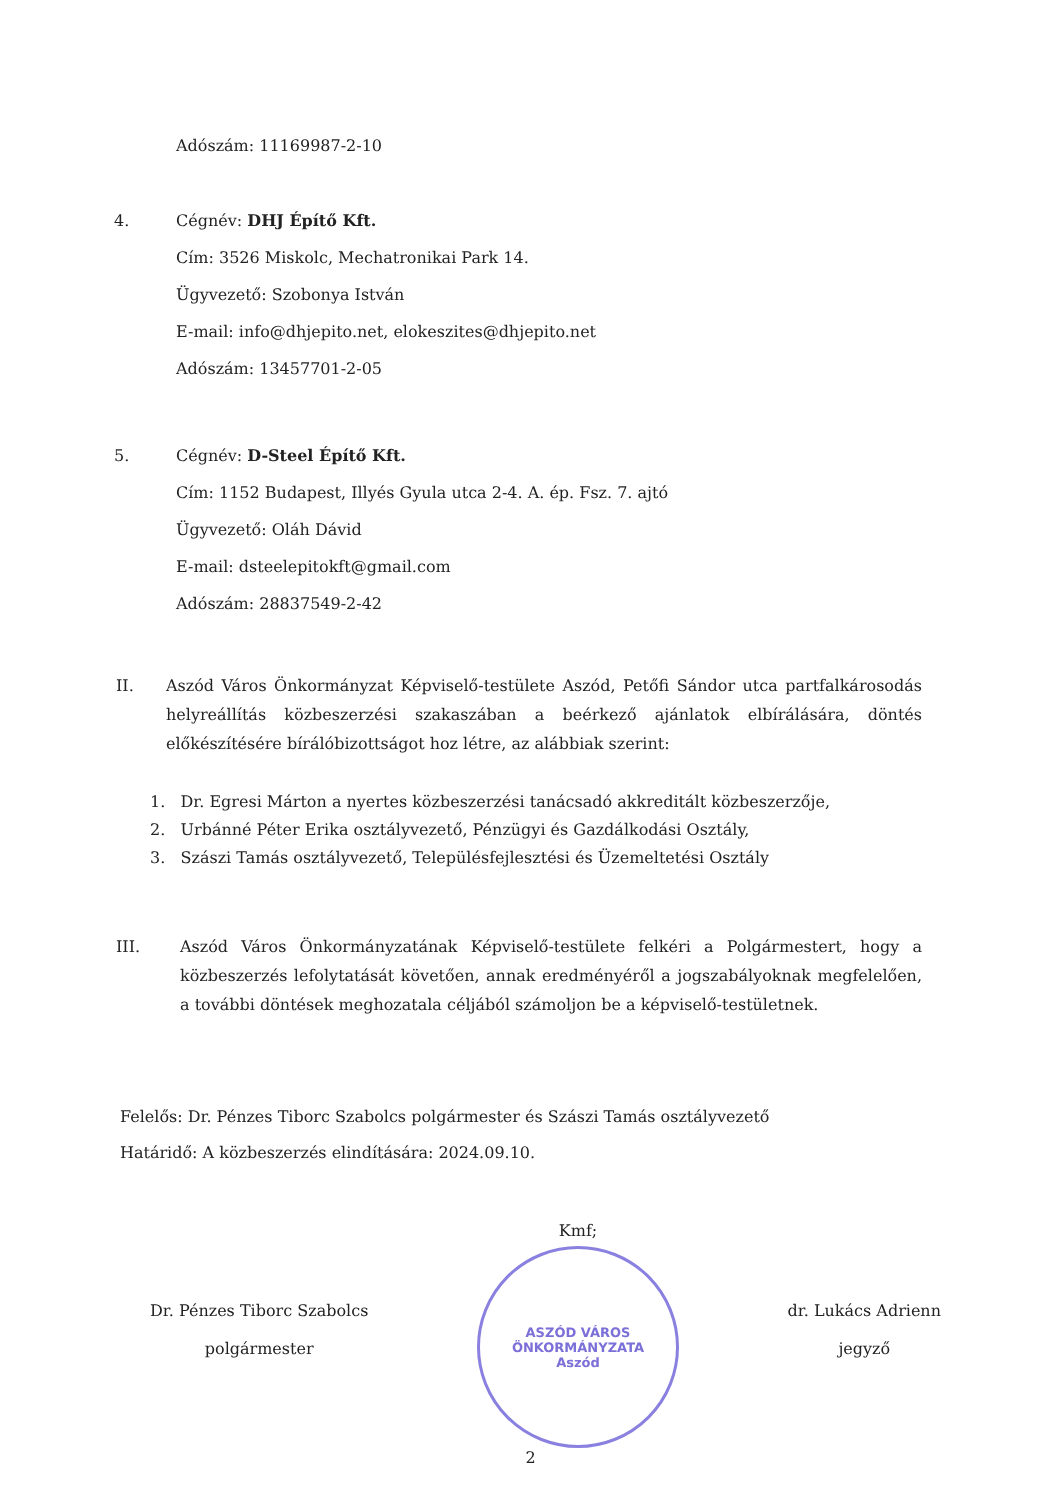Adószám: 11169987-2-10
4.
Cégnév: DHJ Építő Kft.
Cím: 3526 Miskolc, Mechatronikai Park 14.
Ügyvezető: Szobonya István
E-mail: info@dhjepito.net, elokeszites@dhjepito.net
Adószám: 13457701-2-05
5.
Cégnév: D-Steel Építő Kft.
Cím: 1152 Budapest, Illyés Gyula utca 2-4. A. ép. Fsz. 7. ajtó
Ügyvezető: Oláh Dávid
E-mail: dsteelepitokft@gmail.com
Adószám: 28837549-2-42
II. Aszód Város Önkormányzat Képviselő-testülete Aszód, Petőfi Sándor utca partfalkárosodás helyreállítás közbeszerzési szakaszában a beérkező ajánlatok elbírálására, döntés előkészítésére bírálóbizottságot hoz létre, az alábbiak szerint:
1. Dr. Egresi Márton a nyertes közbeszerzési tanácsadó akkreditált közbeszerzője,
2. Urbánné Péter Erika osztályvezető, Pénzügyi és Gazdálkodási Osztály,
3. Szászi Tamás osztályvezető, Településfejlesztési és Üzemeltetési Osztály
III. Aszód Város Önkormányzatának Képviselő-testülete felkéri a Polgármestert, hogy a közbeszerzés lefolytatását követően, annak eredményéről a jogszabályoknak megfelelően, a további döntések meghozatala céljából számoljon be a képviselő-testületnek.
Felelős: Dr. Pénzes Tiborc Szabolcs polgármester és Szászi Tamás osztályvezető
Határidő: A közbeszerzés elindítására: 2024.09.10.
Dr. Pénzes Tiborc Szabolcs
polgármester
Kmf;
ASZÓD VÁROS ÖNKORMÁNYZATA
Aszód
dr. Lukács Adrienn
jegyző
2